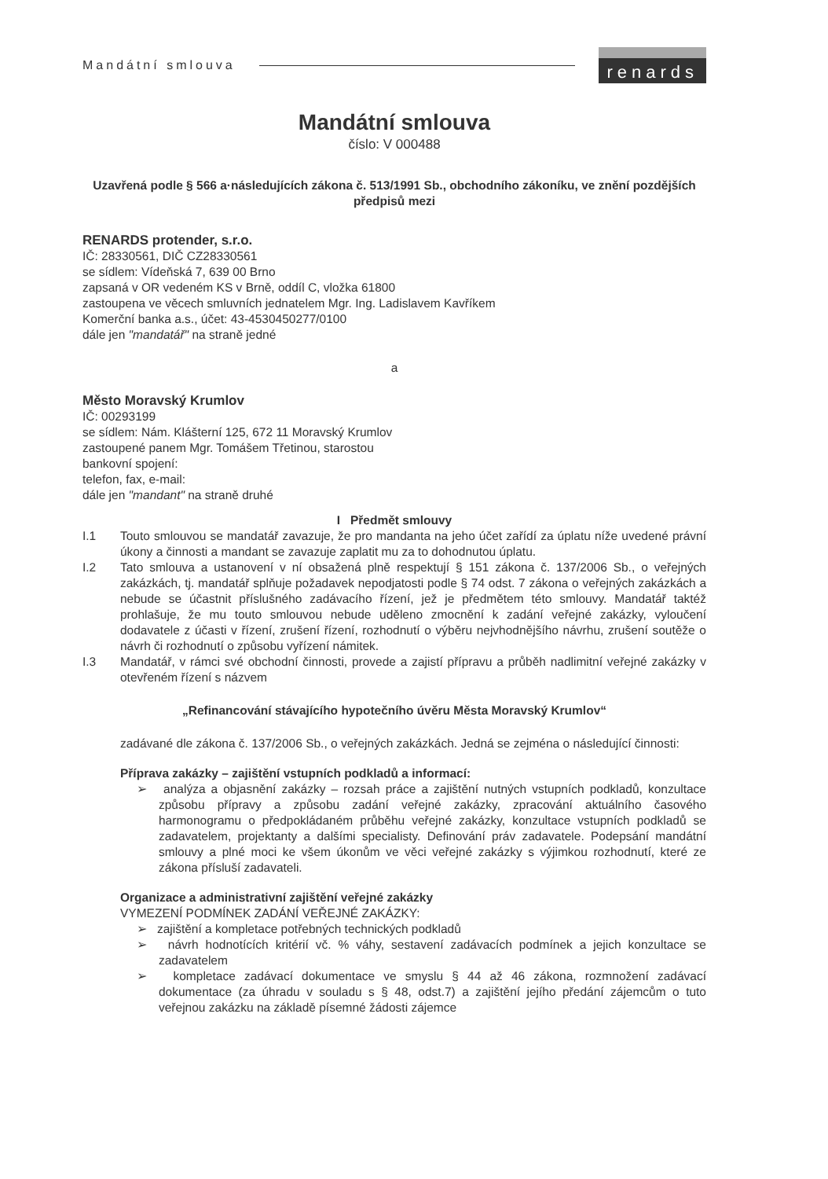Mandátní smlouva renards
Mandátní smlouva
číslo: V 000488
Uzavřená podle § 566 a·následujících zákona č. 513/1991 Sb., obchodního zákoníku, ve znění pozdějších předpisů mezi
RENARDS protender, s.r.o.
IČ: 28330561, DIČ CZ28330561
se sídlem: Vídeňská 7, 639 00 Brno
zapsaná v OR vedeném KS v Brně, oddíl C, vložka 61800
zastoupena ve věcech smluvních jednatelem Mgr. Ing. Ladislavem Kavříkem
Komerční banka a.s., účet: 43-4530450277/0100
dále jen "mandatář" na straně jedné
a
Město Moravský Krumlov
IČ: 00293199
se sídlem: Nám. Klášterní 125, 672 11 Moravský Krumlov
zastoupené panem Mgr. Tomášem Třetinou, starostou
bankovní spojení:
telefon, fax, e-mail:
dále jen "mandant" na straně druhé
I Předmět smlouvy
I.1 Touto smlouvou se mandatář zavazuje, že pro mandanta na jeho účet zařídí za úplatu níže uvedené právní úkony a činnosti a mandant se zavazuje zaplatit mu za to dohodnutou úplatu.
I.2 Tato smlouva a ustanovení v ní obsažená plně respektují § 151 zákona č. 137/2006 Sb., o veřejných zakázkách, tj. mandatář splňuje požadavek nepodjatosti podle § 74 odst. 7 zákona o veřejných zakázkách a nebude se účastnit příslušného zadávacího řízení, jež je předmětem této smlouvy. Mandatář taktéž prohlašuje, že mu touto smlouvou nebude uděleno zmocnění k zadání veřejné zakázky, vyloučení dodavatele z účasti v řízení, zrušení řízení, rozhodnutí o výběru nejvhodnějšího návrhu, zrušení soutěže o návrh či rozhodnutí o způsobu vyřízení námitek.
I.3 Mandatář, v rámci své obchodní činnosti, provede a zajistí přípravu a průběh nadlimitní veřejné zakázky v otevřeném řízení s názvem
„Refinancování stávajícího hypotečního úvěru Města Moravský Krumlov“
zadávané dle zákona č. 137/2006 Sb., o veřejných zakázkách. Jedná se zejména o následující činnosti:
Příprava zakázky – zajištění vstupních podkladů a informací:
➢ analýza a objasnění zakázky – rozsah práce a zajištění nutných vstupních podkladů, konzultace způsobu přípravy a způsobu zadání veřejné zakázky, zpracování aktuálního časového harmonogramu o předpokládaném průběhu veřejné zakázky, konzultace vstupních podkladů se zadavatelem, projektanty a dalšími specialisty. Definování práv zadavatele. Podepsání mandátní smlouvy a plné moci ke všem úkonům ve věci veřejné zakázky s výjimkou rozhodnutí, které ze zákona přísluší zadavateli.
Organizace a administrativní zajištění veřejné zakázky
VYMEZENÍ PODMÍNEK ZADÁNÍ VEŘEJNÉ ZAKÁZKY:
➢ zajištění a kompletace potřebných technických podkladů
➢ návrh hodnotících kritérií vč. % váhy, sestavení zadávacích podmínek a jejich konzultace se zadavatelem
➢ kompletace zadávací dokumentace ve smyslu § 44 až 46 zákona, rozmnožení zadávací dokumentace (za úhradu v souladu s § 48, odst.7) a zajištění jejího předání zájemcům o tuto veřejnou zakázku na základě písemné žádosti zájemce